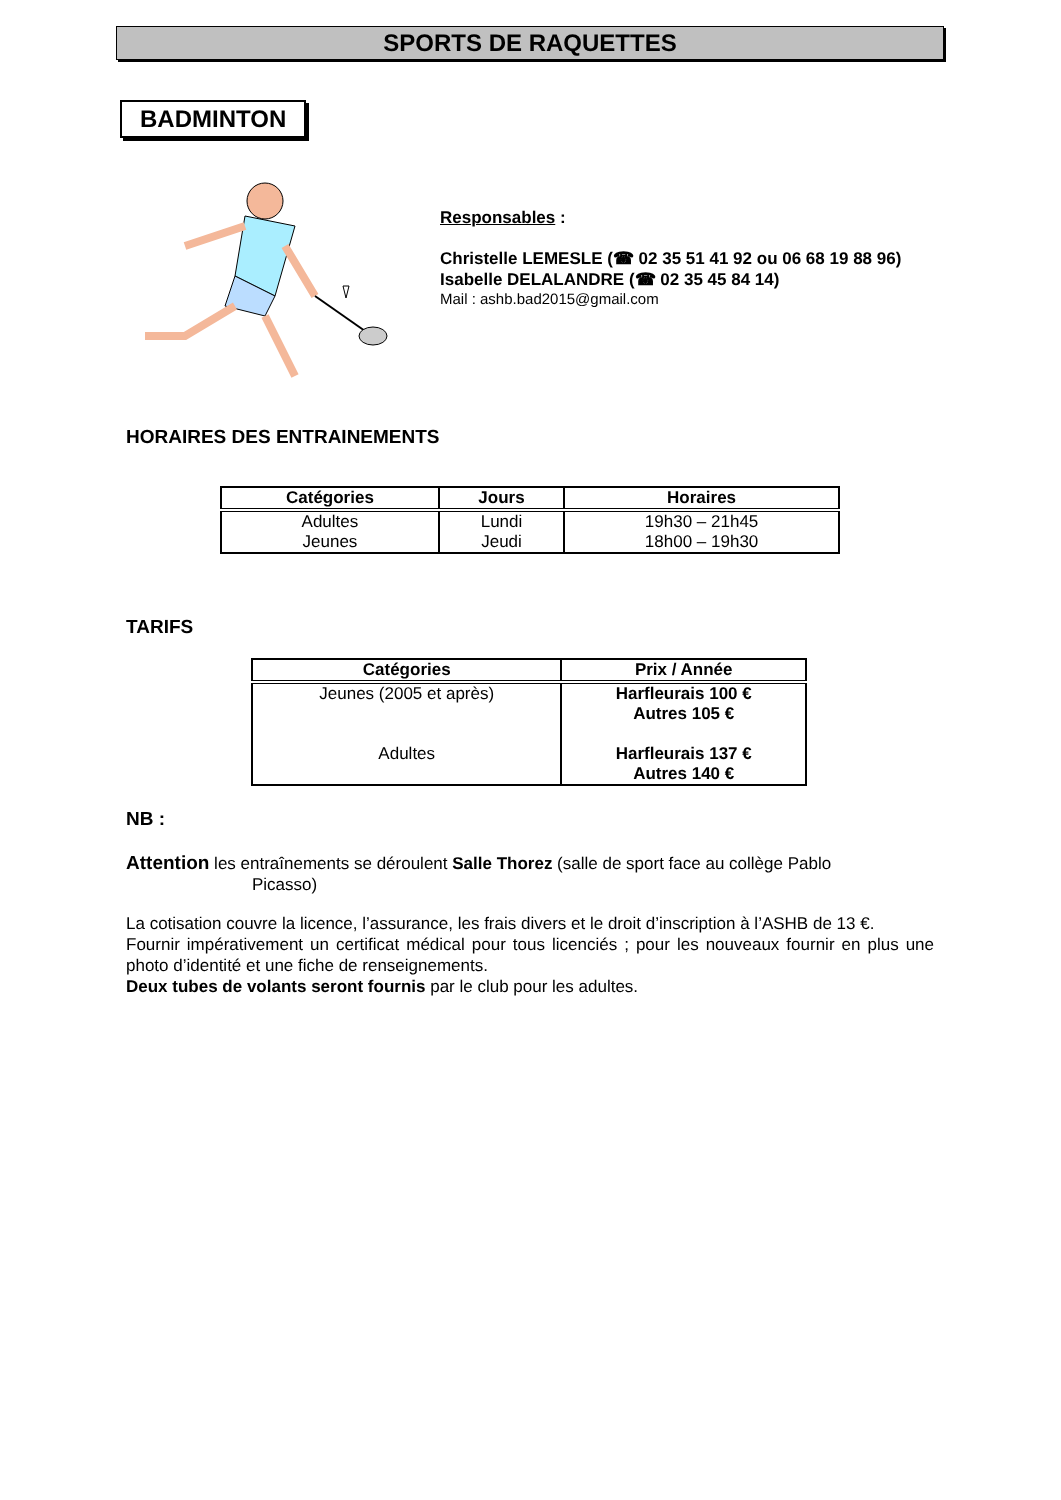SPORTS DE RAQUETTES
BADMINTON
Responsables :
Christelle LEMESLE (☎ 02 35 51 41 92 ou 06 68 19 88 96)
Isabelle DELALANDRE (☎ 02 35 45 84 14)
Mail : ashb.bad2015@gmail.com
HORAIRES DES ENTRAINEMENTS
| Catégories | Jours | Horaires |
| --- | --- | --- |
| Adultes Jeunes | Lundi Jeudi | 19h30 – 21h45 18h00 – 19h30 |
TARIFS
| Catégories | Prix / Année |
| --- | --- |
| Jeunes (2005 et après) Adultes | Harfleurais 100 € Autres 105 € Harfleurais 137 € Autres 140 € |
NB :
Attention les entraînements se déroulent Salle Thorez (salle de sport face au collège Pablo
Picasso)
La cotisation couvre la licence, l’assurance, les frais divers et le droit d’inscription à l’ASHB de 13 €.
Fournir impérativement un certificat médical pour tous licenciés ; pour les nouveaux fournir en plus une photo d’identité et une fiche de renseignements.
Deux tubes de volants seront fournis par le club pour les adultes.